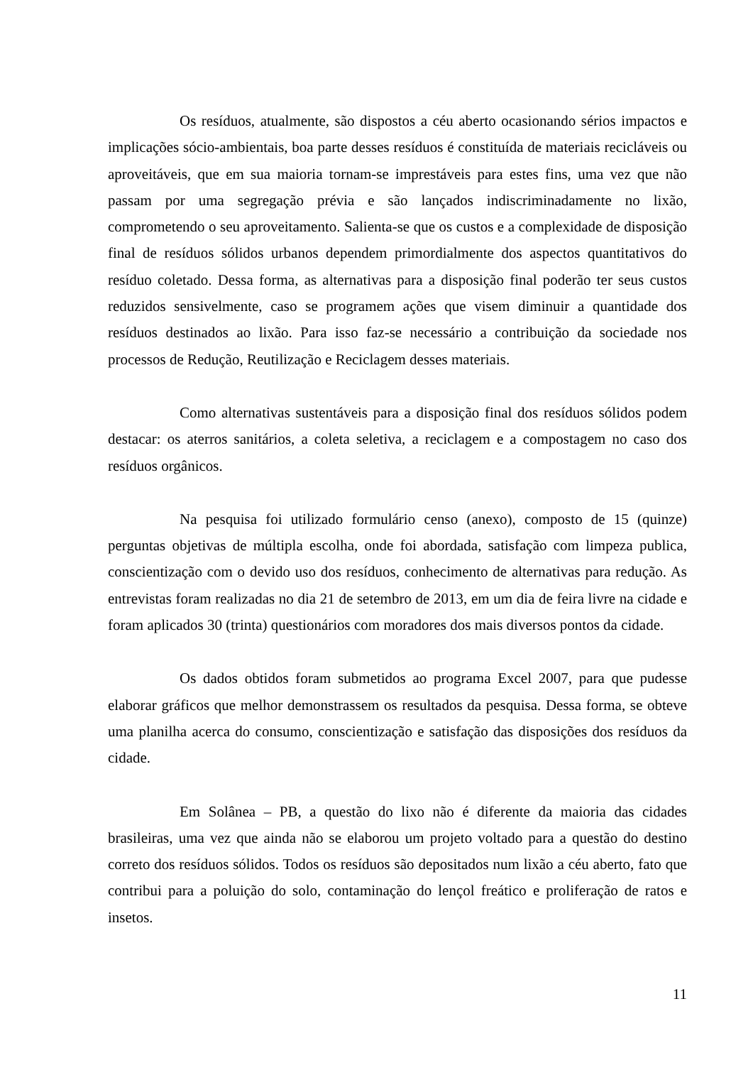Os resíduos, atualmente, são dispostos a céu aberto ocasionando sérios impactos e implicações sócio-ambientais, boa parte desses resíduos é constituída de materiais recicláveis ou aproveitáveis, que em sua maioria tornam-se imprestáveis para estes fins, uma vez que não passam por uma segregação prévia e são lançados indiscriminadamente no lixão, comprometendo o seu aproveitamento. Salienta-se que os custos e a complexidade de disposição final de resíduos sólidos urbanos dependem primordialmente dos aspectos quantitativos do resíduo coletado. Dessa forma, as alternativas para a disposição final poderão ter seus custos reduzidos sensivelmente, caso se programem ações que visem diminuir a quantidade dos resíduos destinados ao lixão. Para isso faz-se necessário a contribuição da sociedade nos processos de Redução, Reutilização e Reciclagem desses materiais.
Como alternativas sustentáveis para a disposição final dos resíduos sólidos podem destacar: os aterros sanitários, a coleta seletiva, a reciclagem e a compostagem no caso dos resíduos orgânicos.
Na pesquisa foi utilizado formulário censo (anexo), composto de 15 (quinze) perguntas objetivas de múltipla escolha, onde foi abordada, satisfação com limpeza publica, conscientização com o devido uso dos resíduos, conhecimento de alternativas para redução. As entrevistas foram realizadas no dia 21 de setembro de 2013, em um dia de feira livre na cidade e foram aplicados 30 (trinta) questionários com moradores dos mais diversos pontos da cidade.
Os dados obtidos foram submetidos ao programa Excel 2007, para que pudesse elaborar gráficos que melhor demonstrassem os resultados da pesquisa. Dessa forma, se obteve uma planilha acerca do consumo, conscientização e satisfação das disposições dos resíduos da cidade.
Em Solânea – PB, a questão do lixo não é diferente da maioria das cidades brasileiras, uma vez que ainda não se elaborou um projeto voltado para a questão do destino correto dos resíduos sólidos. Todos os resíduos são depositados num lixão a céu aberto, fato que contribui para a poluição do solo, contaminação do lençol freático e proliferação de ratos e insetos.
11